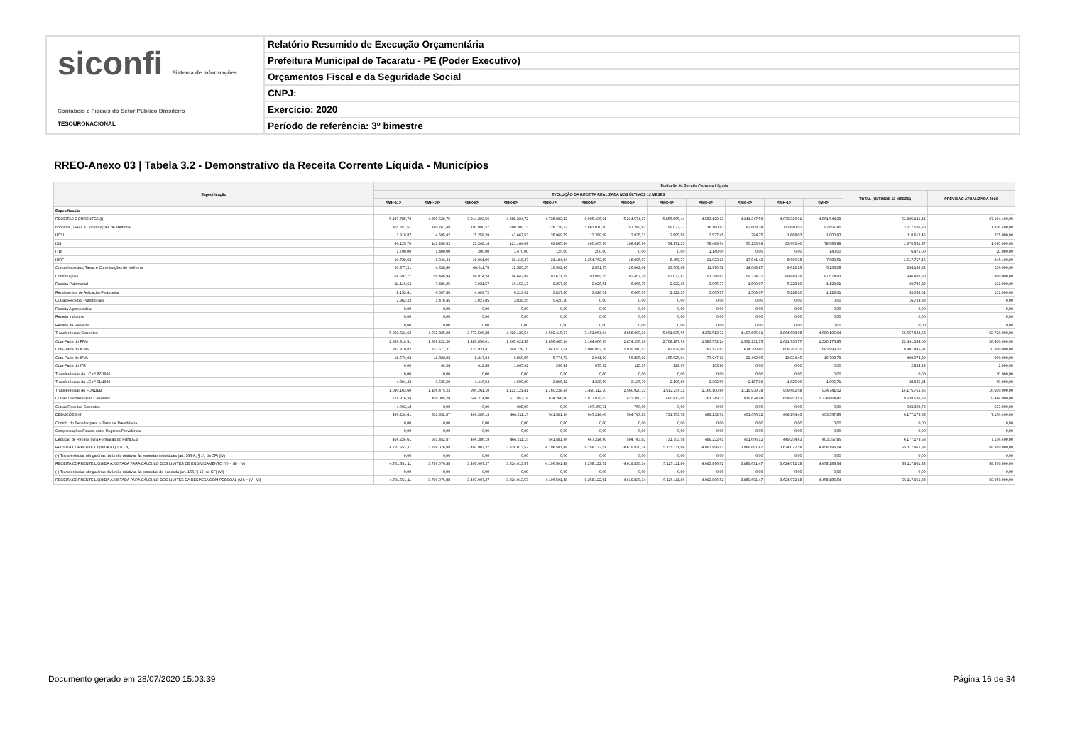siconfi Sistema de Informações Contábeis e Fiscais do Setor Público Brasileiro
TESOURONACIONAL
Relatório Resumido de Execução Orçamentária
Prefeitura Municipal de Tacaratu - PE (Poder Executivo)
Orçamentos Fiscal e da Seguridade Social
CNPJ:
Exercício: 2020
Período de referência: 3º bimestre
RREO-Anexo 03 | Tabela 3.2 - Demonstrativo da Receita Corrente Líquida - Municípios
| Especificação | Evolução da Receita Corrente Líquida | | | | | | | | | | | | | |
| --- | --- | --- | --- | --- | --- | --- | --- | --- | --- | --- | --- | --- | --- | --- |
| | EVOLUÇÃO DA RECEITA REALIZADA NOS ÚLTIMOS 12 MESES | | | | | | | | | | | | TOTAL (ÚLTIMOS 12 MESES) | PREVISÃO ATUALIZADA 2020 |
| | <MR-11> | <MR-10> | <MR-9> | <MR-8> | <MR-7> | <MR-6> | <MR-5> | <MR-4> | <MR-3> | <MR-2> | <MR-1> | <MR> | | |
| Especificação | - | - | - | - | - | - | - | - | - | - | - | - | - | - |
| RECEITAS CORRENTES (I) | 5.187.785,72 | 4.300.529,75 | 3.944.293,56 | 4.288.224,72 | 4.738.083,42 | 9.905.436,91 | 5.214.574,17 | 5.856.865,44 | 4.583.129,13 | 4.341.347,59 | 4.073.326,61 | 4.861.544,39 | 61.295.141,41 | 67.104.400,00 |
| Impostos, Taxas e Contribuições de Melhoria | 101.351,51 | 160.761,48 | 103.980,37 | 200.300,13 | 128.738,17 | 1.861.010,50 | 157.289,82 | 99.033,77 | 116.160,83 | 82.608,24 | 113.640,07 | 92.651,41 | 3.217.526,30 | 1.816.400,00 |
| IPTU | 1.918,87 | 4.695,92 | 15.258,39 | 43.667,53 | 26.969,79 | 12.289,99 | 3.935,71 | 2.895,59 | 3.527,45 | 784,25 | 1.668,03 | 1.000,93 | 118.612,45 | 225.000,00 |
| ISS | 66.125,70 | 141.280,52 | 23.349,16 | 121.164,08 | 63.865,64 | 490.905,96 | 108.616,96 | 54.171,33 | 78.489,54 | 50.233,69 | 93.663,40 | 78.685,89 | 1.370.551,87 | 1.090.000,00 |
| ITBI | 1.700,00 | 1.400,00 | 300,00 | 1.470,00 | 125,00 | 200,00 | 0,00 | 0,00 | 1.140,00 | 0,00 | 0,00 | 140,00 | 6.475,00 | 20.000,00 |
| IRRF | 10.729,63 | 9.046,44 | 19.061,06 | 21.418,27 | 21.184,84 | 1.354.762,80 | 18.095,07 | 8.458,77 | 21.033,26 | 17.541,43 | 8.696,38 | 7.689,51 | 1.517.717,46 | 245.400,00 |
| Outros Impostos, Taxas e Contribuições de Melhoria | 20.877,31 | 4.338,60 | 46.011,76 | 12.580,25 | 16.592,90 | 2.851,75 | 26.642,08 | 33.508,08 | 11.970,58 | 14.048,87 | 9.612,26 | 5.135,08 | 204.169,52 | 236.000,00 |
| Contribuições | 68.592,77 | 59.446,94 | 58.874,34 | 56.642,88 | 97.671,78 | 91.985,15 | 92.457,30 | 93.073,87 | 91.388,81 | 59.334,37 | 89.849,76 | 87.574,93 | 946.892,90 | 800.000,00 |
| Receita Patrimonial | 11.116,64 | 7.486,25 | 7.931,57 | 10.153,17 | 9.257,90 | 3.926,51 | 6.066,75 | 2.922,15 | 3.065,77 | 1.509,07 | 5.228,10 | 1.123,01 | 69.786,89 | 131.000,00 |
| Rendimentos de Aplicação Financeira | 8.153,41 | 6.007,80 | 4.903,72 | 6.313,92 | 3.837,80 | 3.926,51 | 6.066,75 | 2.922,15 | 3.065,77 | 1.509,07 | 5.228,10 | 1.123,01 | 53.058,01 | 131.000,00 |
| Outras Receitas Patrimoniais | 2.963,23 | 1.478,45 | 3.027,85 | 3.839,25 | 5.420,10 | 0,00 | 0,00 | 0,00 | 0,00 | 0,00 | 0,00 | 0,00 | 16.728,88 | 0,00 |
| Receita Agropecuária | 0,00 | 0,00 | 0,00 | 0,00 | 0,00 | 0,00 | 0,00 | 0,00 | 0,00 | 0,00 | 0,00 | 0,00 | 0,00 | 0,00 |
| Receita Industrial | 0,00 | 0,00 | 0,00 | 0,00 | 0,00 | 0,00 | 0,00 | 0,00 | 0,00 | 0,00 | 0,00 | 0,00 | 0,00 | 0,00 |
| Receita de Serviços | 0,00 | 0,00 | 0,00 | 0,00 | 0,00 | 0,00 | 0,00 | 0,00 | 0,00 | 0,00 | 0,00 | 0,00 | 0,00 | 0,00 |
| Transferências Correntes | 5.002.631,62 | 4.072.835,08 | 3.773.506,38 | 4.020.130,54 | 4.502.415,57 | 7.451.064,04 | 4.958.000,30 | 5.661.835,65 | 4.372.513,72 | 4.197.895,91 | 3.864.608,68 | 4.680.195,04 | 56.557.632,53 | 63.720.000,00 |
| Cota-Parte do FPM | 2.286.819,51 | 1.669.222,30 | 1.485.854,01 | 1.367.921,58 | 1.856.465,34 | 3.164.966,95 | 1.874.236,16 | 2.708.187,59 | 1.583.552,24 | 1.552.231,75 | 1.621.730,77 | 1.320.175,85 | 22.491.364,05 | 26.400.000,00 |
| Cota-Parte do ICMS | 882.810,82 | 822.577,31 | 732.931,41 | 940.728,10 | 841.517,14 | 1.009.952,36 | 1.039.340,53 | 782.629,40 | 782.177,82 | 674.399,40 | 608.782,35 | 683.999,27 | 9.801.845,91 | 10.300.000,00 |
| Cota-Parte do IPVA | 18.676,93 | 11.829,92 | 8.317,94 | 6.860,05 | 5.774,72 | 3.041,99 | 56.895,82 | 165.625,04 | 77.947,19 | 29.462,05 | 13.934,45 | 10.708,79 | 409.074,89 | 900.000,00 |
| Cota-Parte do ITR | 0,00 | 99,34 | 412,88 | 1.045,92 | 256,41 | 675,92 | 110,35 | 129,67 | 103,80 | 0,00 | 0,00 | 0,00 | 2.834,29 | 2.000,00 |
| Transferências da LC nº 87/1996 | 0,00 | 0,00 | 0,00 | 0,00 | 0,00 | 0,00 | 0,00 | 0,00 | 0,00 | 0,00 | 0,00 | 0,00 | 0,00 | 10.000,00 |
| Transferências da LC nº 61/1989 | 4.304,42 | 3.535,69 | 4.415,04 | 4.500,30 | 3.896,42 | 4.338,59 | 3.136,79 | 2.196,89 | 2.382,50 | 2.187,99 | 1.825,00 | 1.905,71 | 38.625,34 | 60.000,00 |
| Transferências do FUNDEB | 1.090.103,60 | 1.106.475,23 | 995.261,10 | 1.121.121,41 | 1.160.238,64 | 1.450.112,70 | 1.560.920,33 | 1.512.254,11 | 1.165.100,86 | 1.119.939,78 | 959.482,58 | 934.741,02 | 14.175.751,36 | 16.600.000,00 |
| Outras Transferências Correntes | 719.916,34 | 459.095,29 | 546.314,00 | 577.953,18 | 634.266,90 | 1.817.975,53 | 423.360,32 | 490.812,95 | 761.249,31 | 819.674,94 | 658.853,53 | 1.728.664,40 | 9.638.136,69 | 9.448.000,00 |
| Outras Receitas Correntes | 4.093,18 | 0,00 | 0,90 | 998,00 | 0,00 | 497.450,71 | 760,00 | 0,00 | 0,00 | 0,00 | 0,00 | 0,00 | 503.302,79 | 637.000,00 |
| DEDUÇÕES (II) | 456.234,61 | 501.452,87 | 446.386,19 | 464.211,15 | 541.581,94 | 647.314,40 | 594.743,83 | 731.753,58 | 489.232,61 | 451.656,12 | 449.254,43 | 403.357,85 | 6.177.179,58 | 7.154.400,00 |
| Contrib. do Servidor para o Plano de Previdência | 0,00 | 0,00 | 0,00 | 0,00 | 0,00 | 0,00 | 0,00 | 0,00 | 0,00 | 0,00 | 0,00 | 0,00 | 0,00 | 0,00 |
| Compensações Financ. entre Regimes Previdência | 0,00 | 0,00 | 0,00 | 0,00 | 0,00 | 0,00 | 0,00 | 0,00 | 0,00 | 0,00 | 0,00 | 0,00 | 0,00 | 0,00 |
| Dedução de Receita para Formação do FUNDEB | 456.234,61 | 501.452,87 | 446.386,19 | 464.211,15 | 541.581,94 | 647.314,40 | 594.743,83 | 731.753,58 | 489.232,61 | 451.656,12 | 449.254,43 | 403.357,85 | 6.177.179,58 | 7.154.400,00 |
| RECEITA CORRENTE LÍQUIDA (III) = (I - II) | 4.731.551,11 | 3.799.076,88 | 3.497.907,37 | 3.824.013,57 | 4.196.501,48 | 9.258.122,51 | 4.619.830,34 | 5.125.111,86 | 4.093.896,52 | 3.889.691,47 | 3.624.072,18 | 4.458.186,54 | 55.117.961,83 | 59.950.000,00 |
| (-) Transferências obrigatórias da União relativas às emendas individuais (art. 166-A, § 1º, da CF) (IV) | 0,00 | 0,00 | 0,00 | 0,00 | 0,00 | 0,00 | 0,00 | 0,00 | 0,00 | 0,00 | 0,00 | 0,00 | 0,00 | 0,00 |
| RECEITA CORRENTE LÍQUIDA AJUSTADA PARA CÁLCULO DOS LIMITES DE ENDIVIDAMENTO (V) = (III - IV) | 4.731.551,11 | 3.799.076,88 | 3.497.907,37 | 3.824.013,57 | 4.196.501,48 | 9.258.122,51 | 4.619.830,34 | 5.125.111,86 | 4.093.896,52 | 3.889.691,47 | 3.624.072,18 | 4.458.186,54 | 55.117.961,83 | 59.950.000,00 |
| (-) Transferências obrigatórias da União relativas às emendas de bancada (art. 166, § 16, da CF) (VI) | 0,00 | 0,00 | 0,00 | 0,00 | 0,00 | 0,00 | 0,00 | 0,00 | 0,00 | 0,00 | 0,00 | 0,00 | 0,00 | 0,00 |
| RECEITA CORRENTE LÍQUIDA AJUSTADA PARA CÁLCULO DOS LIMITES DA DESPESA COM PESSOAL (VII) = (V - VI) | 4.731.551,11 | 3.799.076,88 | 3.497.907,37 | 3.824.013,57 | 4.196.501,48 | 9.258.122,51 | 4.619.830,34 | 5.125.111,86 | 4.093.896,52 | 3.889.691,47 | 3.624.072,18 | 4.458.186,54 | 55.117.961,83 | 59.950.000,00 |
Documento gerado em 28/07/2020 15:03:39
Página 16 de 34